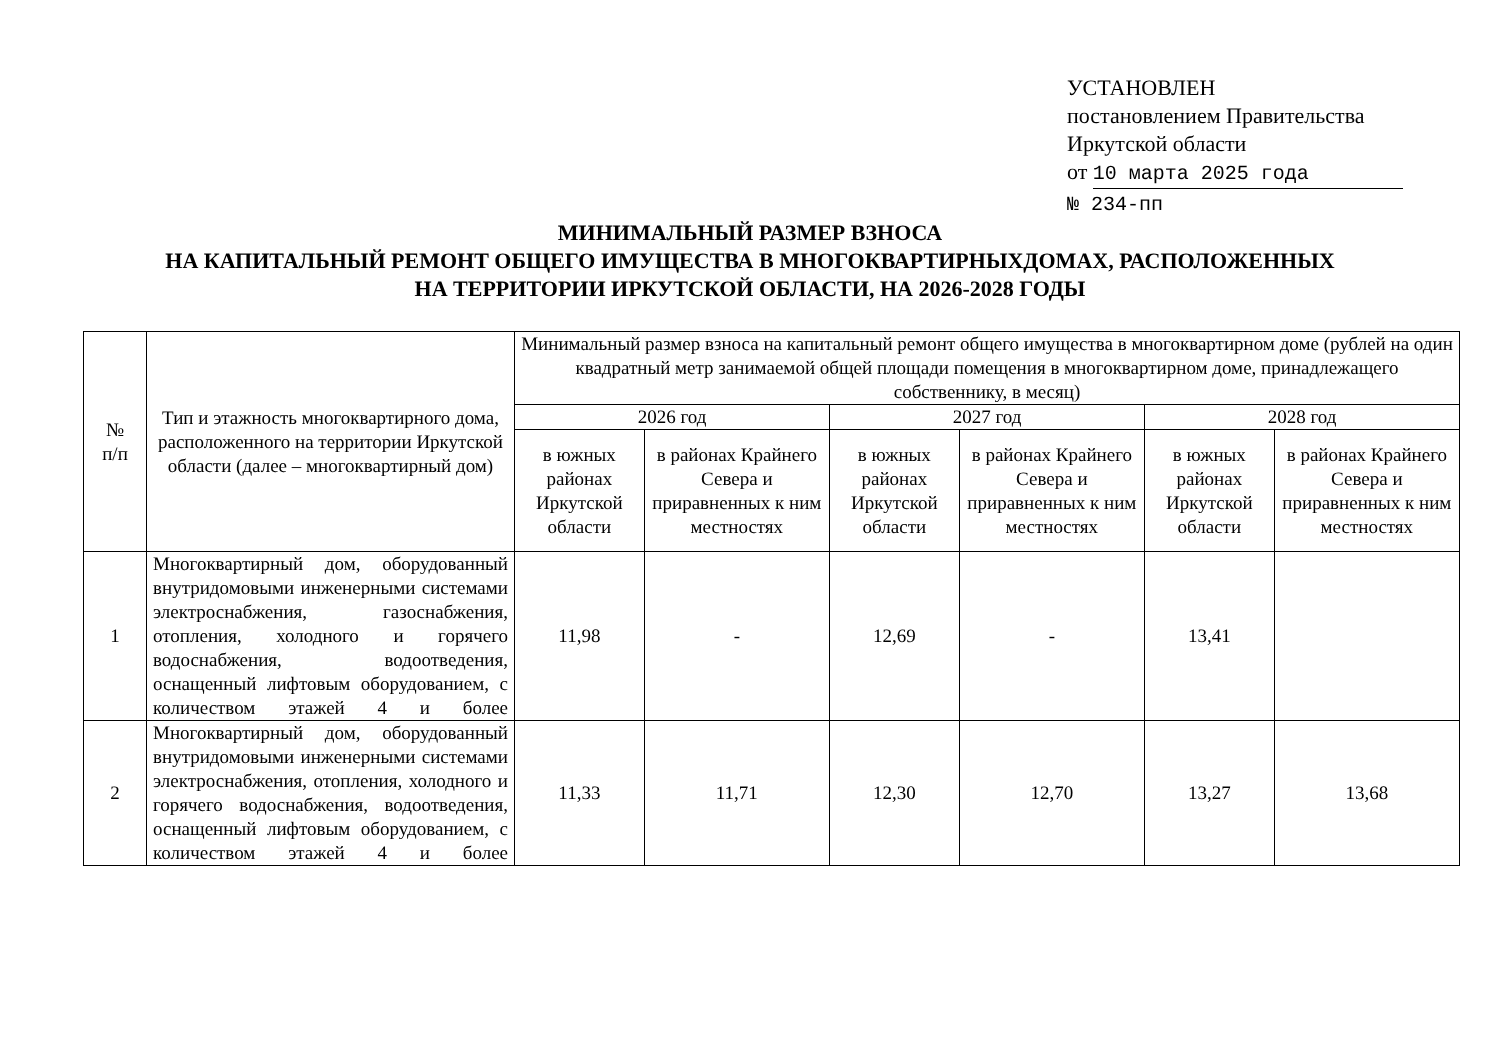УСТАНОВЛЕН
постановлением Правительства
Иркутской области
от 10 марта 2025 года
№ 234-пп
МИНИМАЛЬНЫЙ РАЗМЕР ВЗНОСА
НА КАПИТАЛЬНЫЙ РЕМОНТ ОБЩЕГО ИМУЩЕСТВА В МНОГОКВАРТИРНЫХДОМАХ, РАСПОЛОЖЕННЫХ
НА ТЕРРИТОРИИ ИРКУТСКОЙ ОБЛАСТИ, НА 2026-2028 ГОДЫ
| № п/п | Тип и этажность многоквартирного дома, расположенного на территории Иркутской области (далее – многоквартирный дом) | Минимальный размер взноса на капитальный ремонт общего имущества в многоквартирном доме (рублей на один квадратный метр занимаемой общей площади помещения в многоквартирном доме, принадлежащего собственнику, в месяц) | | | | | |
| --- | --- | --- | --- | --- | --- | --- | --- |
| | | 2026 год | | 2027 год | | 2028 год | |
| | | в южных районах Иркутской области | в районах Крайнего Севера и приравненных к ним местностях | в южных районах Иркутской области | в районах Крайнего Севера и приравненных к ним местностях | в южных районах Иркутской области | в районах Крайнего Севера и приравненных к ним местностях |
| 1 | Многоквартирный дом, оборудованный внутридомовыми инженерными системами электроснабжения, газоснабжения, отопления, холодного и горячего водоснабжения, водоотведения, оснащенный лифтовым оборудованием, с количеством этажей 4 и более | 11,98 | - | 12,69 | - | 13,41 | |
| 2 | Многоквартирный дом, оборудованный внутридомовыми инженерными системами электроснабжения, отопления, холодного и горячего водоснабжения, водоотведения, оснащенный лифтовым оборудованием, с количеством этажей 4 и более | 11,33 | 11,71 | 12,30 | 12,70 | 13,27 | 13,68 |